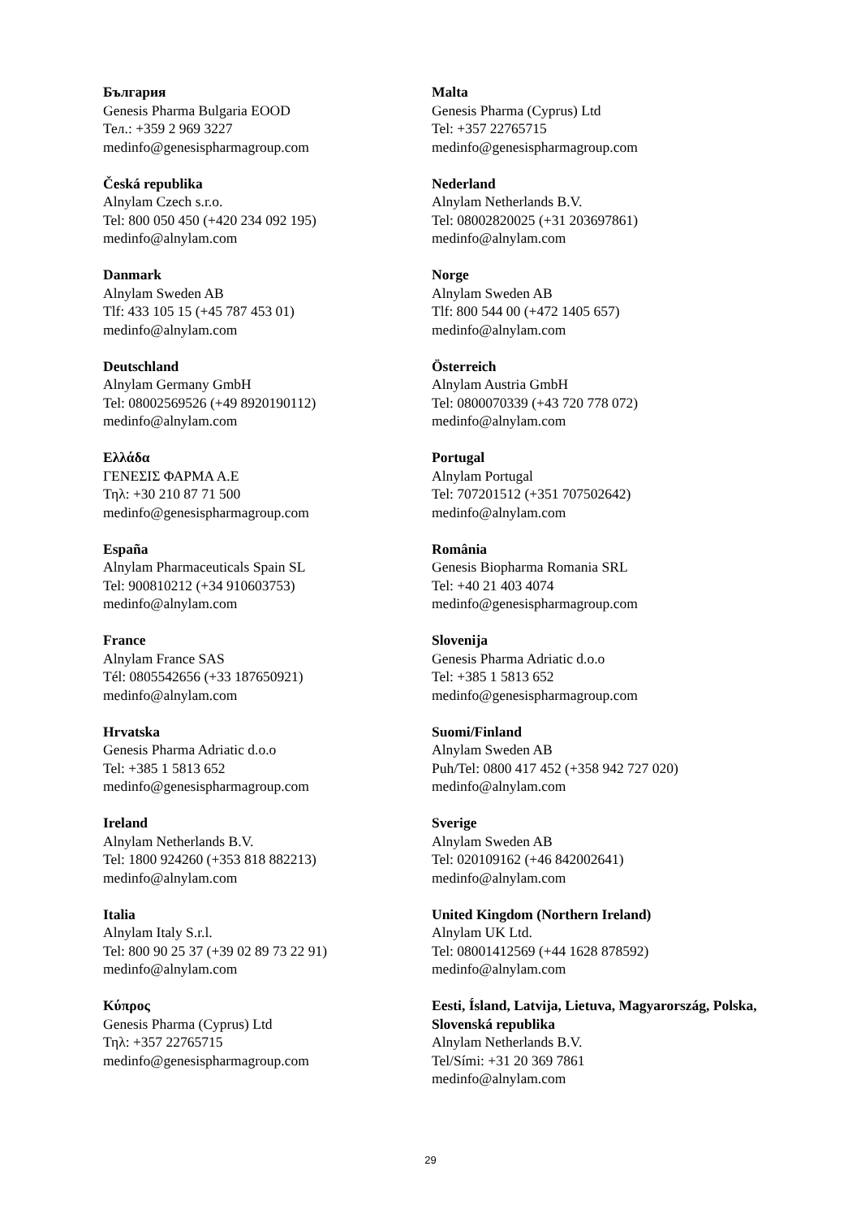България
Genesis Pharma Bulgaria EOOD
Тел.: +359 2 969 3227
medinfo@genesispharmagroup.com
Česká republika
Alnylam Czech s.r.o.
Tel: 800 050 450 (+420 234 092 195)
medinfo@alnylam.com
Danmark
Alnylam Sweden AB
Tlf: 433 105 15 (+45 787 453 01)
medinfo@alnylam.com
Deutschland
Alnylam Germany GmbH
Tel: 08002569526 (+49 8920190112)
medinfo@alnylam.com
Ελλάδα
ΓΕΝΕΣΙΣ ΦΑΡΜΑ Α.Ε
Τηλ: +30 210 87 71 500
medinfo@genesispharmagroup.com
España
Alnylam Pharmaceuticals Spain SL
Tel: 900810212 (+34 910603753)
medinfo@alnylam.com
France
Alnylam France SAS
Tél: 0805542656 (+33 187650921)
medinfo@alnylam.com
Hrvatska
Genesis Pharma Adriatic d.o.o
Tel: +385 1 5813 652
medinfo@genesispharmagroup.com
Ireland
Alnylam Netherlands B.V.
Tel: 1800 924260 (+353 818 882213)
medinfo@alnylam.com
Italia
Alnylam Italy S.r.l.
Tel: 800 90 25 37 (+39 02 89 73 22 91)
medinfo@alnylam.com
Κύπρος
Genesis Pharma (Cyprus) Ltd
Τηλ: +357 22765715
medinfo@genesispharmagroup.com
Malta
Genesis Pharma (Cyprus) Ltd
Tel: +357 22765715
medinfo@genesispharmagroup.com
Nederland
Alnylam Netherlands B.V.
Tel: 08002820025 (+31 203697861)
medinfo@alnylam.com
Norge
Alnylam Sweden AB
Tlf: 800 544 00 (+472 1405 657)
medinfo@alnylam.com
Österreich
Alnylam Austria GmbH
Tel: 0800070339 (+43 720 778 072)
medinfo@alnylam.com
Portugal
Alnylam Portugal
Tel: 707201512 (+351 707502642)
medinfo@alnylam.com
România
Genesis Biopharma Romania SRL
Tel: +40 21 403 4074
medinfo@genesispharmagroup.com
Slovenija
Genesis Pharma Adriatic d.o.o
Tel: +385 1 5813 652
medinfo@genesispharmagroup.com
Suomi/Finland
Alnylam Sweden AB
Puh/Tel: 0800 417 452 (+358 942 727 020)
medinfo@alnylam.com
Sverige
Alnylam Sweden AB
Tel: 020109162 (+46 842002641)
medinfo@alnylam.com
United Kingdom (Northern Ireland)
Alnylam UK Ltd.
Tel: 08001412569 (+44 1628 878592)
medinfo@alnylam.com
Eesti, Ísland, Latvija, Lietuva, Magyarország, Polska, Slovenská republika
Alnylam Netherlands B.V.
Tel/Sími: +31 20 369 7861
medinfo@alnylam.com
29